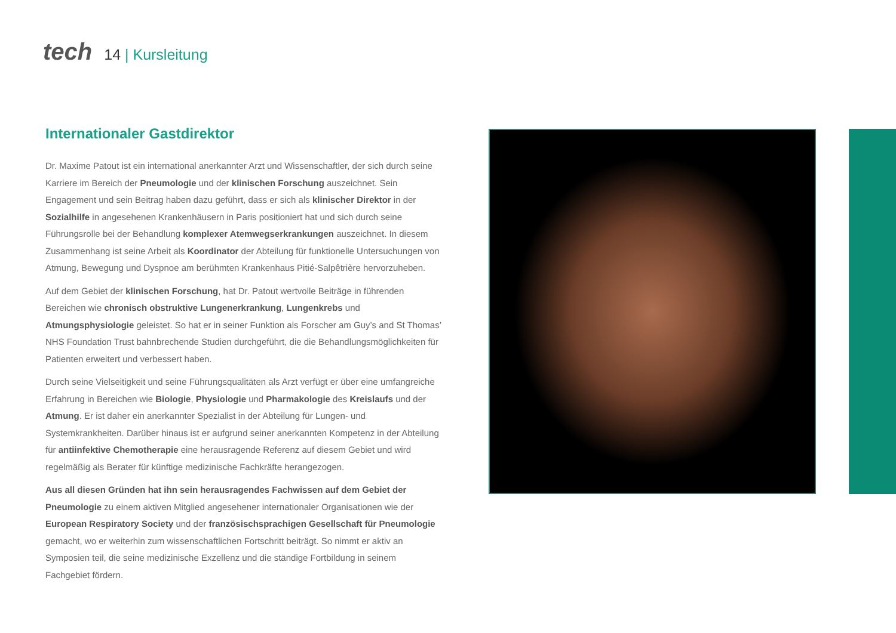tech
14 | Kursleitung
Internationaler Gastdirektor
Dr. Maxime Patout ist ein international anerkannter Arzt und Wissenschaftler, der sich durch seine Karriere im Bereich der Pneumologie und der klinischen Forschung auszeichnet. Sein Engagement und sein Beitrag haben dazu geführt, dass er sich als klinischer Direktor in der Sozialhilfe in angesehenen Krankenhäusern in Paris positioniert hat und sich durch seine Führungsrolle bei der Behandlung komplexer Atemwegserkrankungen auszeichnet. In diesem Zusammenhang ist seine Arbeit als Koordinator der Abteilung für funktionelle Untersuchungen von Atmung, Bewegung und Dyspnoe am berühmten Krankenhaus Pitié-Salpêtrière hervorzuheben.
Auf dem Gebiet der klinischen Forschung, hat Dr. Patout wertvolle Beiträge in führenden Bereichen wie chronisch obstruktive Lungenerkrankung, Lungenkrebs und Atmungsphysiologie geleistet. So hat er in seiner Funktion als Forscher am Guy’s and St Thomas’ NHS Foundation Trust bahnbrechende Studien durchgeführt, die die Behandlungsmöglichkeiten für Patienten erweitert und verbessert haben.
Durch seine Vielseitigkeit und seine Führungsqualitäten als Arzt verfügt er über eine umfangreiche Erfahrung in Bereichen wie Biologie, Physiologie und Pharmakologie des Kreislaufs und der Atmung. Er ist daher ein anerkannter Spezialist in der Abteilung für Lungen- und Systemkrankheiten. Darüber hinaus ist er aufgrund seiner anerkannten Kompetenz in der Abteilung für antiinfektive Chemotherapie eine herausragende Referenz auf diesem Gebiet und wird regelmäßig als Berater für künftige medizinische Fachkräfte herangezogen.
Aus all diesen Gründen hat ihn sein herausragendes Fachwissen auf dem Gebiet der Pneumologie zu einem aktiven Mitglied angesehener internationaler Organisationen wie der European Respiratory Society und der französischsprachigen Gesellschaft für Pneumologie gemacht, wo er weiterhin zum wissenschaftlichen Fortschritt beiträgt. So nimmt er aktiv an Symposien teil, die seine medizinische Exzellenz und die ständige Fortbildung in seinem Fachgebiet fördern.